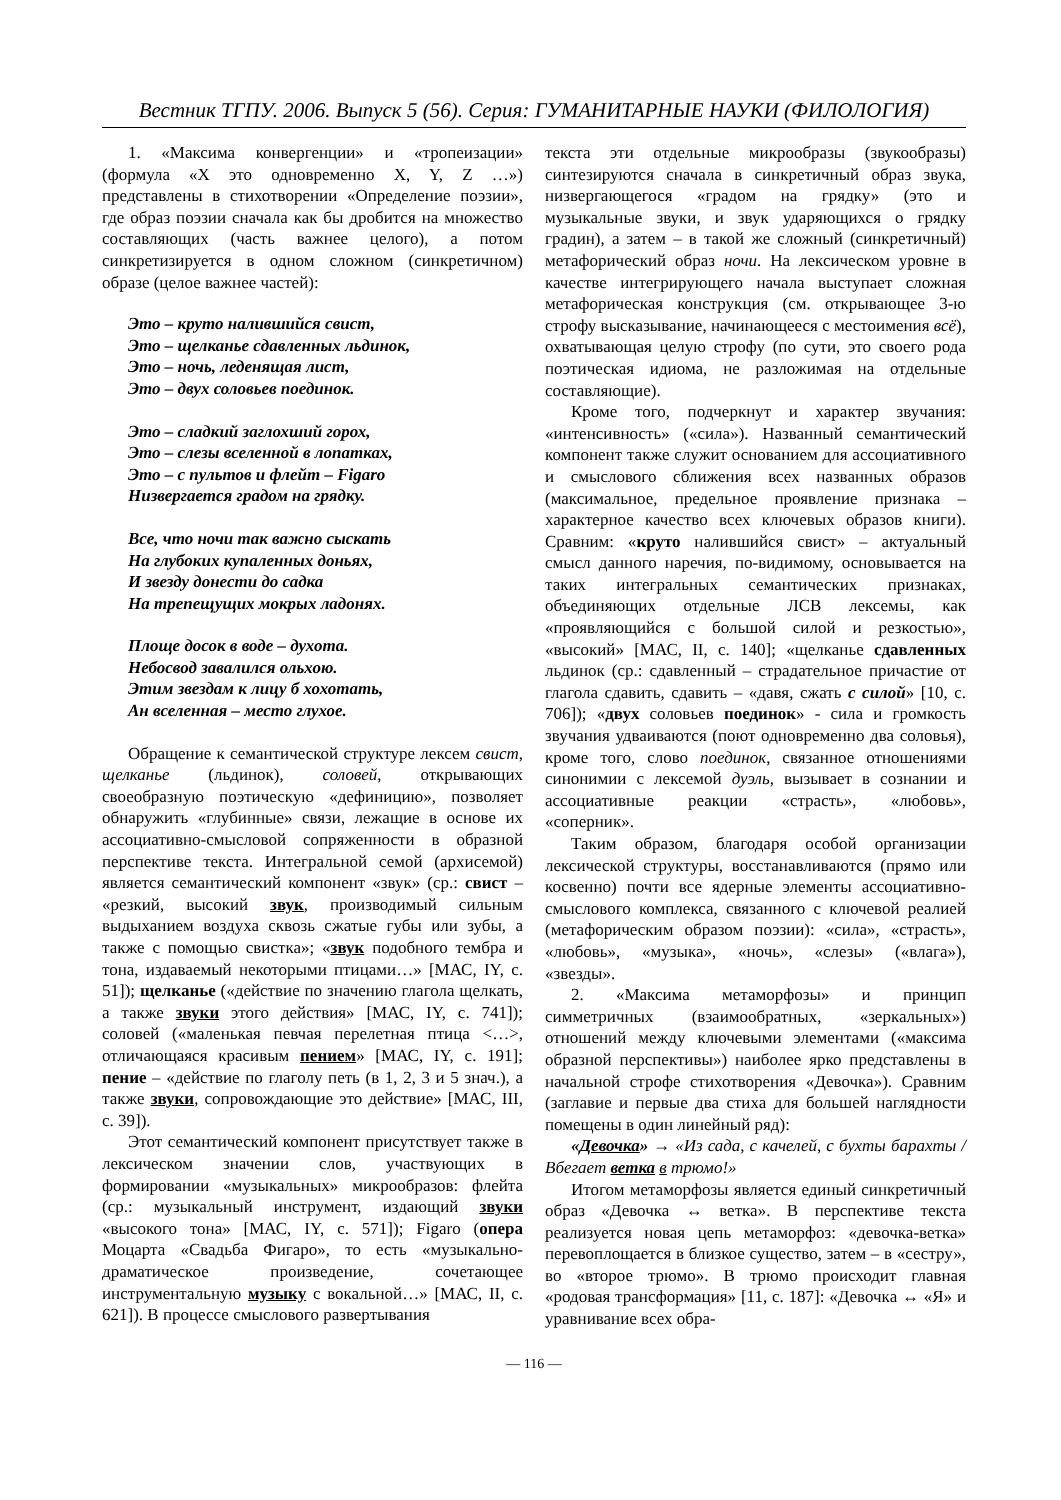Вестник ТГПУ. 2006. Выпуск 5 (56). Серия: ГУМАНИТАРНЫЕ НАУКИ (ФИЛОЛОГИЯ)
1. «Максима конвергенции» и «тропеизации» (формула «X это одновременно X, Y, Z …») представлены в стихотворении «Определение поэзии», где образ поэзии сначала как бы дробится на множество составляющих (часть важнее целого), а потом синкретизируется в одном сложном (синкретичном) образе (целое важнее частей):
Это – круто налившийся свист,
Это – щелканье сдавленных льдинок,
Это – ночь, леденящая лист,
Это – двух соловьев поединок.
Это – сладкий заглохший горох,
Это – слезы вселенной в лопатках,
Это – с пультов и флейт – Figaro
Низвергается градом на грядку.
Все, что ночи так важно сыскать
На глубоких купаленных доньях,
И звезду донести до садка
На трепещущих мокрых ладонях.
Площе досок в воде – духота.
Небосвод завалился ольхою.
Этим звездам к лицу б хохотать,
Ан вселенная – место глухое.
Обращение к семантической структуре лексем свист, щелканье (льдинок), соловей, открывающих своеобразную поэтическую «дефиницию», позволяет обнаружить «глубинные» связи, лежащие в основе их ассоциативно-смысловой сопряженности в образной перспективе текста. Интегральной семой (архисемой) является семантический компонент «звук» (ср.: свист – «резкий, высокий звук, производимый сильным выдыханием воздуха сквозь сжатые губы или зубы, а также с помощью свистка»; «звук подобного тембра и тона, издаваемый некоторыми птицами…» [МАС, IY, с. 51]); щелканье («действие по значению глагола щелкать, а также звуки этого действия» [МАС, IY, с. 741]); соловей («маленькая певчая перелетная птица <…>, отличающаяся красивым пением» [МАС, IY, с. 191]; пение – «действие по глаголу петь (в 1, 2, 3 и 5 знач.), а также звуки, сопровождающие это действие» [МАС, III, с. 39]).
Этот семантический компонент присутствует также в лексическом значении слов, участвующих в формировании «музыкальных» микрообразов: флейта (ср.: музыкальный инструмент, издающий звуки «высокого тона» [МАС, IY, с. 571]); Figaro (опера Моцарта «Свадьба Фигаро», то есть «музыкально-драматическое произведение, сочетающее инструментальную музыку с вокальной…» [МАС, II, с. 621]). В процессе смыслового развертывания
текста эти отдельные микрообразы (звукообразы) синтезируются сначала в синкретичный образ звука, низвергающегося «градом на грядку» (это и музыкальные звуки, и звук ударяющихся о грядку градин), а затем – в такой же сложный (синкретичный) метафорический образ ночи. На лексическом уровне в качестве интегрирующего начала выступает сложная метафорическая конструкция (см. открывающее 3-ю строфу высказывание, начинающееся с местоимения всё), охватывающая целую строфу (по сути, это своего рода поэтическая идиома, не разложимая на отдельные составляющие).
Кроме того, подчеркнут и характер звучания: «интенсивность» («сила»). Названный семантический компонент также служит основанием для ассоциативного и смыслового сближения всех названных образов (максимальное, предельное проявление признака – характерное качество всех ключевых образов книги). Сравним: «круто налившийся свист» – актуальный смысл данного наречия, по-видимому, основывается на таких интегральных семантических признаках, объединяющих отдельные ЛСВ лексемы, как «проявляющийся с большой силой и резкостью», «высокий» [МАС, II, с. 140]; «щелканье сдавленных льдинок (ср.: сдавленный – страдательное причастие от глагола сдавить, сдавить – «давя, сжать с силой» [10, с. 706]); «двух соловьев поединок» - сила и громкость звучания удваиваются (поют одновременно два соловья), кроме того, слово поединок, связанное отношениями синонимии с лексемой дуэль, вызывает в сознании и ассоциативные реакции «страсть», «любовь», «соперник».
Таким образом, благодаря особой организации лексической структуры, восстанавливаются (прямо или косвенно) почти все ядерные элементы ассоциативно-смыслового комплекса, связанного с ключевой реалией (метафорическим образом поэзии): «сила», «страсть», «любовь», «музыка», «ночь», «слезы» («влага»), «звезды».
2. «Максима метаморфозы» и принцип симметричных (взаимообратных, «зеркальных») отношений между ключевыми элементами («максима образной перспективы») наиболее ярко представлены в начальной строфе стихотворения «Девочка»). Сравним (заглавие и первые два стиха для большей наглядности помещены в один линейный ряд):
«Девочка» → «Из сада, с качелей, с бухты барахты / Вбегает ветка в трюмо!»
Итогом метаморфозы является единый синкретичный образ «Девочка ↔ ветка». В перспективе текста реализуется новая цепь метаморфоз: «девочка-ветка» перевоплощается в близкое существо, затем – в «сестру», во «второе трюмо». В трюмо происходит главная «родовая трансформация» [11, с. 187]: «Девочка ↔ «Я» и уравнивание всех обра-
— 116 —